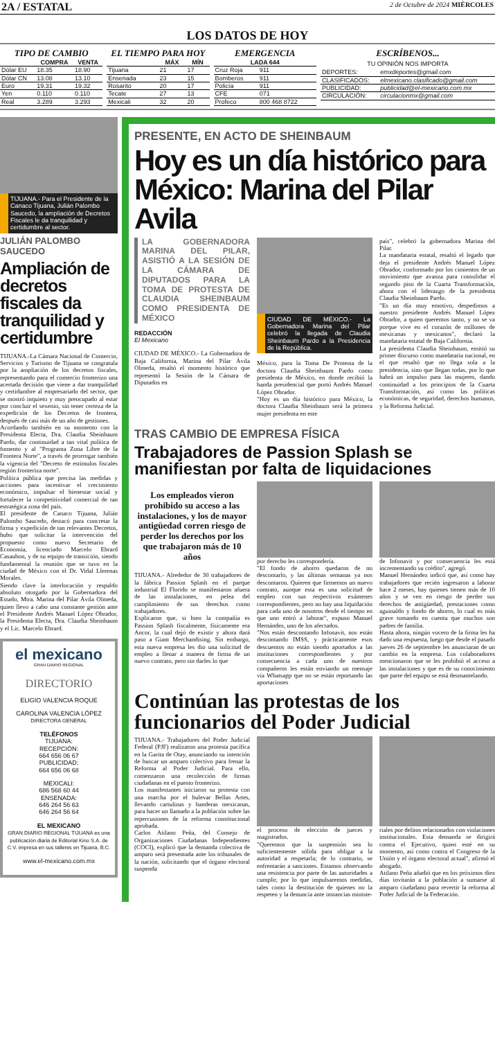2A / ESTATAL 2 de Octubre de 2024 MIÉRCOLES
LOS DATOS DE HOY
TIPO DE CAMBIO
| | COMPRA | VENTA |
| --- | --- | --- |
| Dólar EU | 18.35 | 18.90 |
| Dólar CN | 13.08 | 13.10 |
| Euro | 19.31 | 19.32 |
| Yen | 0.110 | 0.110 |
| Real | 3.289 | 3.293 |
EL TIEMPO PARA HOY
| | MÁX | MÍN |
| --- | --- | --- |
| Tijuana | 21 | 17 |
| Ensenada | 23 | 15 |
| Rosarito | 20 | 17 |
| Tecate | 27 | 13 |
| Mexicali | 32 | 20 |
EMERGENCIA
| LADA 644 | |
| --- | --- |
| Cruz Roja | 911 |
| Bomberos | 911 |
| Policía | 911 |
| CFE | 071 |
| Profeco | 800 468 8722 |
ESCRÍBENOS...
TU OPINIÓN NOS IMPORTA
| DEPORTES: | emxdeportes@gmail.com |
| CLASIFICADOS: | elmexicano.clasificado@gmail.com |
| PUBLICIDAD: | publicidad@el-mexicano.com.mx |
| CIRCULACIÓN: | circulacionmx@gmail.com |
TIJUANA.- Para el Presidente de la Canaco Tijuana, Julián Palombo Saucedo, la ampliación de Decretos Fiscales le da tranquilidad y certidumbre al sector.
JULIÁN PALOMBO SAUCEDO
Ampliación de decretos fiscales da tranquilidad y certidumbre
TIJUANA.-La Cámara Nacional de Comercio, Servicios y Turismo de Tijuana se congratula por la ampliación de los decretos fiscales, representando para el comercio fronterizo una acertada decisión que viene a dar tranquilidad y certidumbre al empresariado del sector, que se mostró inquieto y muy preocupado al estar por concluir el sexenio, sin tener certeza de la expedición de los Decretos de frontera, después de casi más de un año de gestiones.
Acordando también en su momento con la Presidenta Electa, Dra. Claudia Sheinbaum Pardo, dar continuidad a tan vital política de fomento y al "Programa Zona Libre de la Frontera Norte", a través de prorrogar también la vigencia del "Decreto de estímulos fiscales región fronteriza norte".
Política pública que precisa las medidas y acciones para incentivar el crecimiento económico, impulsar el bienestar social y fortalecer la competitividad comercial de tan estratégica zona del país.
El presidente de Canaco Tijuana, Julián Palombo Saucedo, destacó para concretar la firma y expedición de tan relevantes Decretos, hubo que solicitar la intervención del propuesto como nuevo Secretario de Economía, licenciado Marcelo Ebrard Casaubon, y de su equipo de transición, siendo fundamental la reunión que se tuvo en la ciudad de México con el Dr. Vidal Llerenas Morales.
Siendo clave la interlocución y respaldo absoluto otorgado por la Gobernadora del Estado, Mtra. Marina del Pilar Ávila Olmeda, quien llevo a cabo una constante gestión ante el Presidente Andrés Manuel López Obrador, la Presidenta Electa, Dra. Claudia Sheinbaum y el Lic. Marcelo Ebrard.
el mexicano
GRAN DIARIO REGIONAL
DIRECTORIO
ELIGIO VALENCIA ROQUE
CAROLINA VALENCIA LÓPEZ
DIRECTORA GENERAL
TELÉFONOS
TIJUANA:
RECEPCIÓN:
664 656 06 67
PUBLICIDAD:
664 656 06 68
MEXICALI:
686 568 60 44
ENSENADA:
646 264 56 63
646 264 56 64
EL MEXICANO
GRAN DIARIO REGIONAL TIJUANA es una publicación diaria de Editorial Kino S.A. de C.V. impresa en sus talleres en Tijuana, B.C.
www.el-mexicano.com.mx
PRESENTE, EN ACTO DE SHEINBAUM
Hoy es un día histórico para México: Marina del Pilar Avila
LA GOBERNADORA MARINA DEL PILAR, ASISTIÓ A LA SESIÓN DE LA CÁMARA DE DIPUTADOS PARA LA TOMA DE PROTESTA DE CLAUDIA SHEINBAUM COMO PRESIDENTA DE MÉXICO
REDACCIÓN
El Mexicano
CIUDAD DE MÉXICO.- La Gobernadora de Baja California, Marina del Pilar Ávila Olmeda, resaltó el momento histórico que representó la Sesión de la Cámara de Diputados en
CIUDAD DE MÉXICO.- La Gobernadora Marina del Pilar celebró la llegada de Claudia Sheinbaum Pardo a la Presidencia de la República.
México, para la Toma De Protesta de la doctora Claudia Sheinbaum Pardo como presidenta de México, en donde recibió la banda presidencial que portó Andrés Manuel López Obrador.
"Hoy es un día histórico para México, la doctora Claudia Sheinbaum será la primera mujer presidenta en este
país", celebró la gobernadora Marina del Pilar.
La mandataria estatal, resaltó el legado que deja el presidente Andrés Manuel López Obrador, conformado por los cimientos de un movimiento que avanza para consolidar el segundo piso de la Cuarta Transformación, ahora con el liderazgo de la presidenta Claudia Sheinbaum Pardo.
"Es un día muy emotivo, despedimos a nuestro presidente Andrés Manuel López Obrador, a quien queremos tanto, y no se va porque vive en el corazón de millones de mexicanas y mexicanos", declaró la mandataria estatal de Baja California.
La presidenta Claudia Sheinbaum, emitió su primer discurso como mandataria nacional, en el que resaltó que no llega sola a la presidencia, sino que llegan todas, por lo que habrá un impulso para las mujeres, dando continuidad a los principios de la Cuarta Transformación, así como las políticas económicas, de seguridad, derechos humanos, y la Reforma Judicial.
TRAS CAMBIO DE EMPRESA FÍSICA
Trabajadores de Passion Splash se manifiestan por falta de liquidaciones
Los empleados vieron prohibido su acceso a las instalaciones, y los de mayor antigüedad corren riesgo de perder los derechos por los que trabajaron más de 10 años
TIJUANA.- Alrededor de 30 trabajadores de la fábrica Passion Splash en el parque industrial El Florido se manifestaron afuera de las instalaciones, en pelea del cumplimiento de sus derechos como trabajadores.
Explicaron que, si bien la compañía es Passion Splash fiscalmente, físicamente era Ancor, la cual dejó de existir y ahora dará paso a Giant Merchandising. Sin embargo, esta nueva empresa les dio una solicitud de empleo a llenar a manera de firma de un nuevo contrato, pero sin darles lo que
por derecho les correspondería.
"El fondo de ahorro quedaron de no descontarlo, y las últimas semanas ya nos descontaron. Quieren que firmemos un nuevo contrato, aunque esta es una solicitud de empleo con sus respectivos exámenes correspondientes, pero no hay una liquidación para cada uno de nosotros desde el tiempo en que uno entró a laborar", expuso Manuel Hernández, uno de los afectados.
"Nos están descontando Infonavit, nos están descontando IMSS, y prácticamente esos descuentos no están siendo aportados a las instituciones correspondientes y por consecuencia a cada uno de nuestros compañeros les están enviando un mensaje vía Whatsapp que no se están reportando las aportaciones
de Infonavit y por consecuencia les está incrementando su crédito", agregó.
Manuel Hernández indicó que, así como hay trabajadores que recién ingresaron a laborar hace 2 meses, hay quienes tienen más de 10 años y se ven en riesgo de perder sus derechos de antigüedad, prestaciones como aguinaldo y fondo de ahorro, lo cual es más grave tomando en cuenta que muchos son padres de familia.
Hasta ahora, ningún vocero de la firma les ha dado una respuesta, luego que desde el pasado jueves 26 de septiembre les anunciaran de un cambio en la empresa. Los colaboradores mencionaron que se les prohibió el acceso a las instalaciones y que es de su conocimiento que parte del equipo se está desmantelando.
Continúan las protestas de los funcionarios del Poder Judicial
TIJUANA.- Trabajadores del Poder Judicial Federal (PJF) realizaron una protesta pacífica en la Garita de Otay, anunciando su intención de buscar un amparo colectivo para frenar la Reforma al Poder Judicial. Para ello, comenzaron una recolección de firmas ciudadanas en el puesto fronterizo.
Los manifestantes iniciaron su protesta con una marcha por el bulevar Bellas Artes, llevando cartulinas y banderas mexicanas, para hacer un llamado a la población sobre las repercusiones de la reforma constitucional aprobada.
Carlos Atilano Peña, del Consejo de Organizaciones Ciudadanas Independientes (COCI), explicó que la demanda colectiva de amparo será presentada ante los tribunales de la nación, solicitando que el órgano electoral suspenda
el proceso de elección de jueces y magistrados.
"Queremos que la suspensión sea lo suficientemente sólida para obligar a la autoridad a respetarla; de lo contrario, se enfrentarán a sanciones. Estamos observando una resistencia por parte de las autoridades a cumplir, por lo que impulsaremos medidas, tales como la destitución de quienes no la respeten y la denuncia ante instancias ministe-
riales por delitos relacionados con violaciones institucionales. Esta demanda se dirigirá contra el Ejecutivo, quien esté en su momento, así como contra el Congreso de la Unión y el órgano electoral actual", afirmó el abogado.
Atilano Peña añadió que en los próximos diez días invitarán a la población a sumarse al amparo ciudadano para revertir la reforma al Poder Judicial de la Federación.